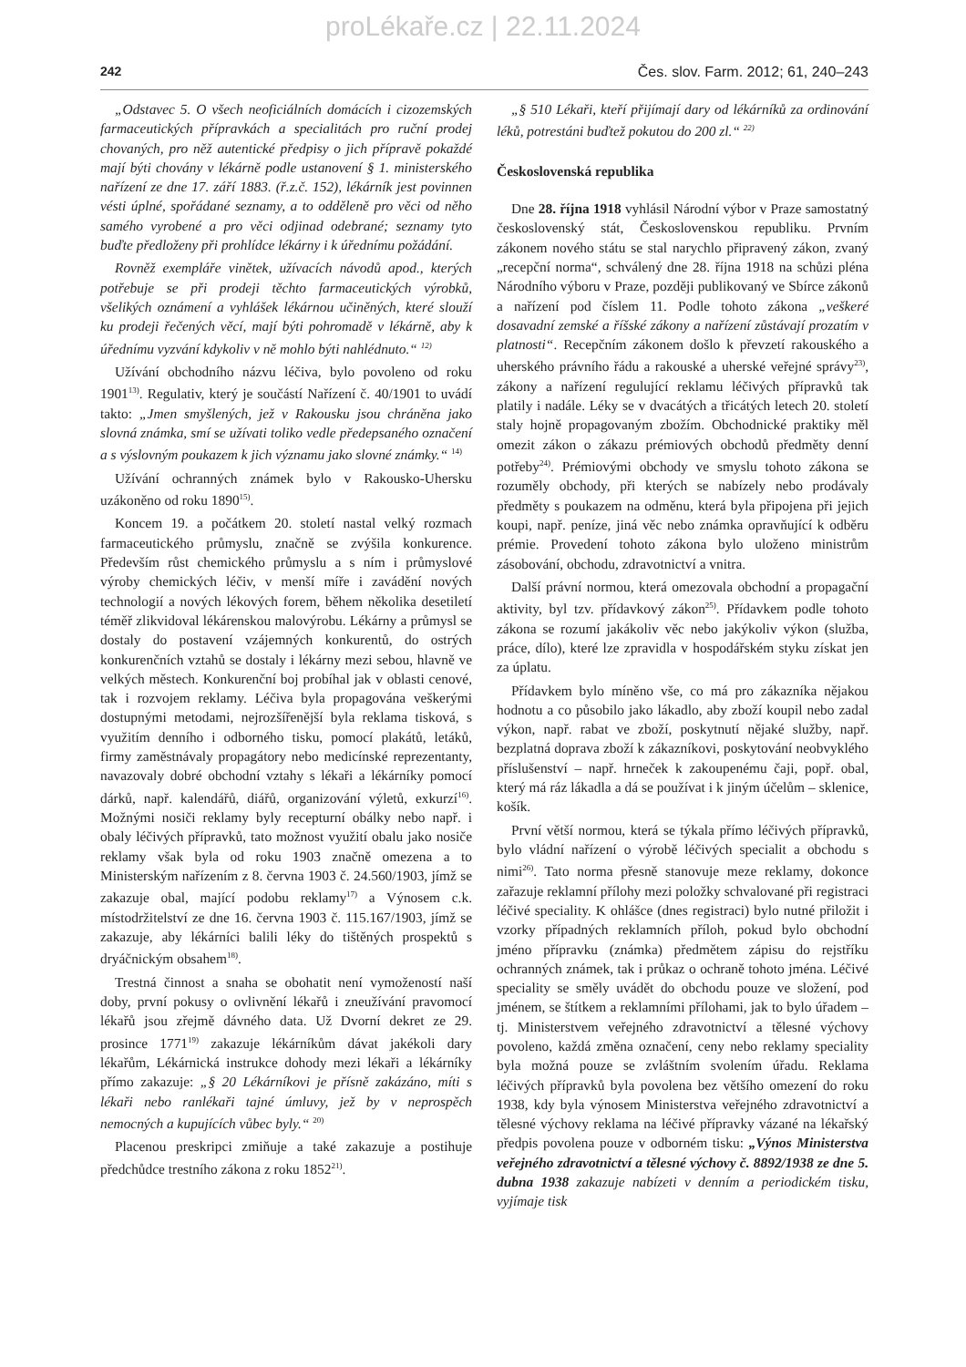proLékaře.cz | 22.11.2024
242 Čes. slov. Farm. 2012; 61, 240–243
„Odstavec 5. O všech neoficiálních domácích i cizozemských farmaceutických přípravkách a specialitách pro ruční prodej chovaných, pro něž autentické předpisy o jich přípravě pokaždé mají býti chovány v lékárně podle ustanovení § 1. ministerského nařízení ze dne 17. září 1883. (ř.z.č. 152), lékárník jest povinnen vésti úplné, spořádané seznamy, a to odděleně pro věci od něho samého vyrobené a pro věci odjinad odebrané; seznamy tyto buďte předloženy při prohlídce lékárny i k úřednímu požádání.
Rovněž exempláře vinětek, užívacích návodů apod., kterých potřebuje se při prodeji těchto farmaceutických výrobků, všelikých oznámení a vyhlášek lékárnou učiněných, které slouží ku prodeji řečených věcí, mají býti pohromadě v lékárně, aby k úřednímu vyzvání kdykoliv v ně mohlo býti nahlédnuto.“ <sup>12)</sup>
Užívání obchodního názvu léčiva, bylo povoleno od roku 1901<sup>13)</sup>. Regulativ, který je součástí Nařízení č. 40/1901 to uvádí takto: „Jmen smyšlených, jež v Rakousku jsou chráněna jako slovná známka, smí se užívati toliko vedle předepsaného označení a s výslovným poukazem k jich významu jako slovné známky.“ <sup>14)</sup>
Užívání ochranných známek bylo v Rakousko-Uhersku uzákoněno od roku 1890<sup>15)</sup>.
Koncem 19. a počátkem 20. století nastal velký rozmach farmaceutického průmyslu, značně se zvýšila konkurence. Především růst chemického průmyslu a s ním i průmyslové výroby chemických léčiv, v menší míře i zavádění nových technologií a nových lékových forem, během několika desetiletí téměř zlikvidoval lékárenskou malovýrobu. Lékárny a průmysl se dostaly do postavení vzájemných konkurentů, do ostrých konkurenčních vztahů se dostaly i lékárny mezi sebou, hlavně ve velkých městech. Konkurenční boj probíhal jak v oblasti cenové, tak i rozvojem reklamy. Léčiva byla propagována veškerými dostupnými metodami, nejrozšířenější byla reklama tisková, s využitím denního i odborného tisku, pomocí plakátů, letáků, firmy zaměstnávaly propagátory nebo medicínské reprezentanty, navazovaly dobré obchodní vztahy s lékaři a lékárníky pomocí dárků, např. kalendářů, diářů, organizování výletů, exkurzí<sup>16)</sup>. Možnými nosiči reklamy byly recepturní obálky nebo např. i obaly léčivých přípravků, tato možnost využití obalu jako nosiče reklamy však byla od roku 1903 značně omezena a to Ministerským nařízením z 8. června 1903 č. 24.560/1903, jímž se zakazuje obal, mající podobu reklamy<sup>17)</sup> a Výnosem c.k. místodržitelství ze dne 16. června 1903 č. 115.167/1903, jímž se zakazuje, aby lékárníci balili léky do tištěných prospektů s dryáčnickým obsahem<sup>18)</sup>.
Trestná činnost a snaha se obohatit není vymožeností naší doby, první pokusy o ovlivnění lékařů i zneužívání pravomocí lékařů jsou zřejmě dávného data. Už Dvorní dekret ze 29. prosince 1771<sup>19)</sup> zakazuje lékárníkům dávat jakékoli dary lékařům, Lékárnická instrukce dohody mezi lékaři a lékárníky přímo zakazuje: „§ 20 Lékárníkovi je přísně zakázáno, míti s lékaři nebo ranlékaři tajné úmluvy, jež by v neprospěch nemocných a kupujících vůbec byly.“ <sup>20)</sup>
Placenou preskripci zmiňuje a také zakazuje a postihuje předchůdce trestního zákona z roku 1852<sup>21)</sup>.
„§ 510 Lékaři, kteří přijímají dary od lékárníků za ordinování léků, potrestáni buďtež pokutou do 200 zl.“ <sup>22)</sup>
Československá republika
Dne 28. října 1918 vyhlásil Národní výbor v Praze samostatný československý stát, Československou republiku. Prvním zákonem nového státu se stal narychlo připravený zákon, zvaný „recepční norma“, schválený dne 28. října 1918 na schůzi pléna Národního výboru v Praze, později publikovaný ve Sbírce zákonů a nařízení pod číslem 11. Podle tohoto zákona „veškeré dosavadní zemské a říšské zákony a nařízení zůstávají prozatím v platnosti“. Recepčním zákonem došlo k převzetí rakouského a uherského právního řádu a rakouské a uherské veřejné správy<sup>23)</sup>, zákony a nařízení regulující reklamu léčivých přípravků tak platily i nadále. Léky se v dvacátých a třicátých letech 20. století staly hojně propagovaným zbožím. Obchodnické praktiky měl omezit zákon o zákazu prémiových obchodů předměty denní potřeby<sup>24)</sup>. Prémiovými obchody ve smyslu tohoto zákona se rozuměly obchody, při kterých se nabízely nebo prodávaly předměty s poukazem na odměnu, která byla připojena při jejich koupi, např. peníze, jiná věc nebo známka opravňující k odběru prémie. Provedení tohoto zákona bylo uloženo ministrům zásobování, obchodu, zdravotnictví a vnitra.
Další právní normou, která omezovala obchodní a propagační aktivity, byl tzv. přídavkový zákon<sup>25)</sup>. Přídavkem podle tohoto zákona se rozumí jakákoliv věc nebo jakýkoliv výkon (služba, práce, dílo), které lze zpravidla v hospodářském styku získat jen za úplatu.
Přídavkem bylo míněno vše, co má pro zákazníka nějakou hodnotu a co působilo jako lákadlo, aby zboží koupil nebo zadal výkon, např. rabat ve zboží, poskytnutí nějaké služby, např. bezplatná doprava zboží k zákazníkovi, poskytování neobvyklého příslušenství – např. hrneček k zakoupenému čaji, popř. obal, který má ráz lákadla a dá se používat i k jiným účelům – sklenice, košík.
První větší normou, která se týkala přímo léčivých přípravků, bylo vládní nařízení o výrobě léčivých specialit a obchodu s nimi<sup>26)</sup>. Tato norma přesně stanovuje meze reklamy, dokonce zařazuje reklamní přílohy mezi položky schvalované při registraci léčivé speciality. K ohlášce (dnes registraci) bylo nutné přiložit i vzorky případných reklamních příloh, pokud bylo obchodní jméno přípravku (známka) předmětem zápisu do rejstříku ochranných známek, tak i průkaz o ochraně tohoto jména. Léčivé speciality se směly uvádět do obchodu pouze ve složení, pod jménem, se štítkem a reklamními přílohami, jak to bylo úřadem – tj. Ministerstvem veřejného zdravotnictví a tělesné výchovy povoleno, každá změna označení, ceny nebo reklamy speciality byla možná pouze se zvláštním svolením úřadu. Reklama léčivých přípravků byla povolena bez většího omezení do roku 1938, kdy byla výnosem Ministerstva veřejného zdravotnictví a tělesné výchovy reklama na léčivé přípravky vázané na lékařský předpis povolena pouze v odborném tisku: „Výnos Ministerstva veřejného zdravotnictví a tělesné výchovy č. 8892/1938 ze dne 5. dubna 1938 zakazuje nabízeti v denním a periodickém tisku, vyjímaje tisk